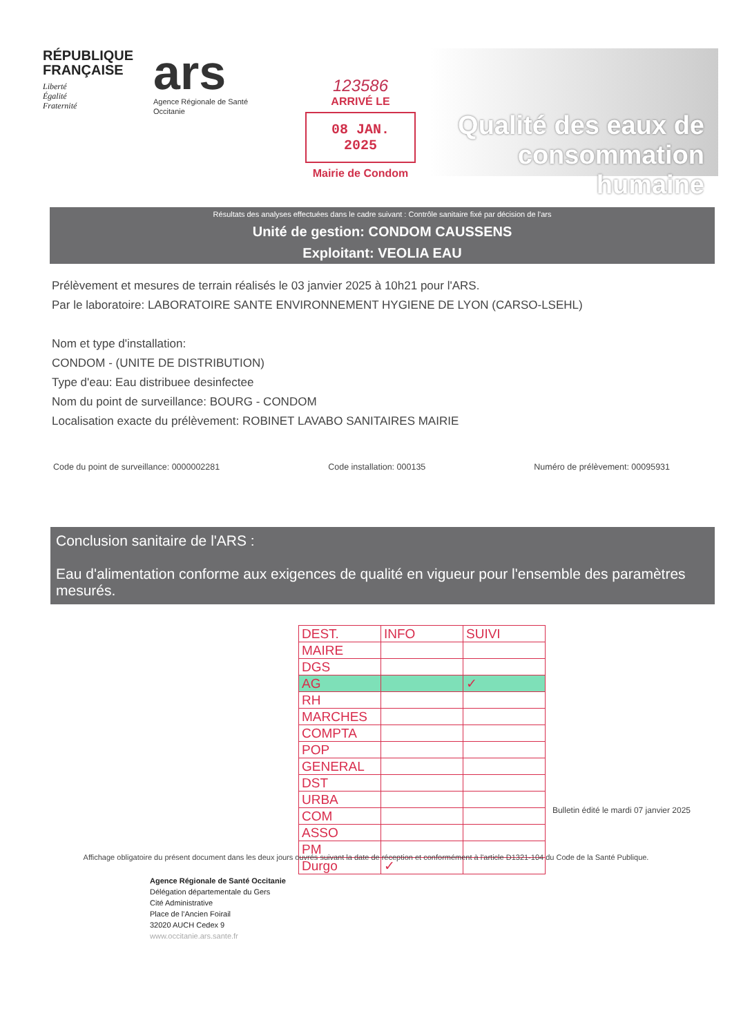RÉPUBLIQUE FRANÇAISE
Liberté
Égalité
Fraternité
ars
Agence Régionale de Santé
Occitanie
123586
ARRIVÉ LE
08 JAN. 2025
Mairie de Condom
Qualité des eaux de consommation humaine
Résultats des analyses effectuées dans le cadre suivant : Contrôle sanitaire fixé par décision de l'ars
Unité de gestion: CONDOM CAUSSENS
Exploitant: VEOLIA EAU
Prélèvement et mesures de terrain réalisés le 03 janvier 2025 à 10h21 pour l'ARS.
Par le laboratoire: LABORATOIRE SANTE ENVIRONNEMENT HYGIENE DE LYON (CARSO-LSEHL)
Nom et type d'installation:
CONDOM - (UNITE DE DISTRIBUTION)
Type d'eau: Eau distribuee desinfectee
Nom du point de surveillance: BOURG - CONDOM
Localisation exacte du prélèvement: ROBINET LAVABO SANITAIRES MAIRIE
Code du point de surveillance: 0000002281 Code installation: 000135 Numéro de prélèvement: 00095931
Conclusion sanitaire de l'ARS :
Eau d'alimentation conforme aux exigences de qualité en vigueur pour l'ensemble des paramètres mesurés.
| DEST. | INFO | SUIVI |
| MAIRE | | |
| DGS | | |
| AG | | ✓ |
| RH | | |
| MARCHES | | |
| COMPTA | | |
| POP | | |
| GENERAL | | |
| DST | | |
| URBA | | |
| COM | | |
| ASSO | | |
| PM | | |
| Durgo | ✓ | |
Bulletin édité le mardi 07 janvier 2025
Affichage obligatoire du présent document dans les deux jours ouvrés suivant la date de réception et conformément à l'article D1321-104 du Code de la Santé Publique.
Agence Régionale de Santé Occitanie
Délégation départementale du Gers
Cité Administrative
Place de l'Ancien Foirail
32020 AUCH Cedex 9
www.occitanie.ars.sante.fr